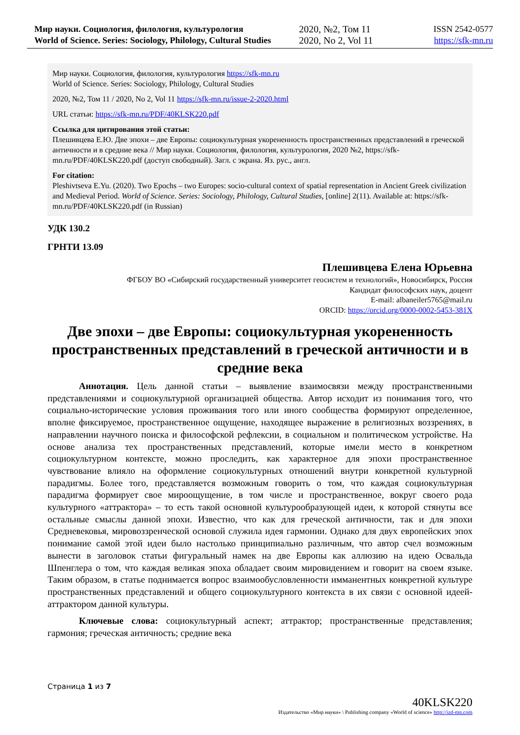Мир науки. Социология, филология, культурология
World of Science. Series: Sociology, Philology, Cultural Studies
2020, №2, Том 11
2020, No 2, Vol 11
ISSN 2542-0577
https://sfk-mn.ru
Мир науки. Социология, филология, культурология https://sfk-mn.ru
World of Science. Series: Sociology, Philology, Cultural Studies
2020, №2, Том 11 / 2020, No 2, Vol 11 https://sfk-mn.ru/issue-2-2020.html
URL статьи: https://sfk-mn.ru/PDF/40KLSK220.pdf
Ссылка для цитирования этой статьи:
Плешивцева Е.Ю. Две эпохи – две Европы: социокультурная укорененность пространственных представлений в греческой античности и в средние века // Мир науки. Социология, филология, культурология, 2020 №2, https://sfk-mn.ru/PDF/40KLSK220.pdf (доступ свободный). Загл. с экрана. Яз. рус., англ.
For citation:
Pleshivtseva E.Yu. (2020). Two Epochs – two Europes: socio-cultural context of spatial representation in Ancient Greek civilization and Medieval Period. World of Science. Series: Sociology, Philology, Cultural Studies, [online] 2(11). Available at: https://sfk-mn.ru/PDF/40KLSK220.pdf (in Russian)
УДК 130.2
ГРНТИ 13.09
Плешивцева Елена Юрьевна
ФГБОУ ВО «Сибирский государственный университет геосистем и технологий», Новосибирск, Россия
Кандидат философских наук, доцент
E-mail: albaneiler5765@mail.ru
ORCID: https://orcid.org/0000-0002-5453-381X
Две эпохи – две Европы: социокультурная укорененность пространственных представлений в греческой античности и в средние века
Аннотация. Цель данной статьи – выявление взаимосвязи между пространственными представлениями и социокультурной организацией общества. Автор исходит из понимания того, что социально-исторические условия проживания того или иного сообщества формируют определенное, вполне фиксируемое, пространственное ощущение, находящее выражение в религиозных воззрениях, в направлении научного поиска и философской рефлексии, в социальном и политическом устройстве. На основе анализа тех пространственных представлений, которые имели место в конкретном социокультурном контексте, можно проследить, как характерное для эпохи пространственное чувствование влияло на оформление социокультурных отношений внутри конкретной культурной парадигмы. Более того, представляется возможным говорить о том, что каждая социокультурная парадигма формирует свое мироощущение, в том числе и пространственное, вокруг своего рода культурного «аттрактора» – то есть такой основной культурообразующей идеи, к которой стянуты все остальные смыслы данной эпохи. Известно, что как для греческой античности, так и для эпохи Средневековья, мировоззренческой основой служила идея гармонии. Однако для двух европейских эпох понимание самой этой идеи было настолько принципиально различным, что автор счел возможным вынести в заголовок статьи фигуральный намек на две Европы как аллюзию на идею Освальда Шпенглера о том, что каждая великая эпоха обладает своим мировидением и говорит на своем языке. Таким образом, в статье поднимается вопрос взаимообусловленности имманентных конкретной культуре пространственных представлений и общего социокультурного контекста в их связи с основной идеей-аттрактором данной культуры.
Ключевые слова: социокультурный аспект; аттрактор; пространственные представления; гармония; греческая античность; средние века
Страница 1 из 7
40KLSK220
Издательство «Мир науки» \ Publishing company «World of science» http://izd-mn.com